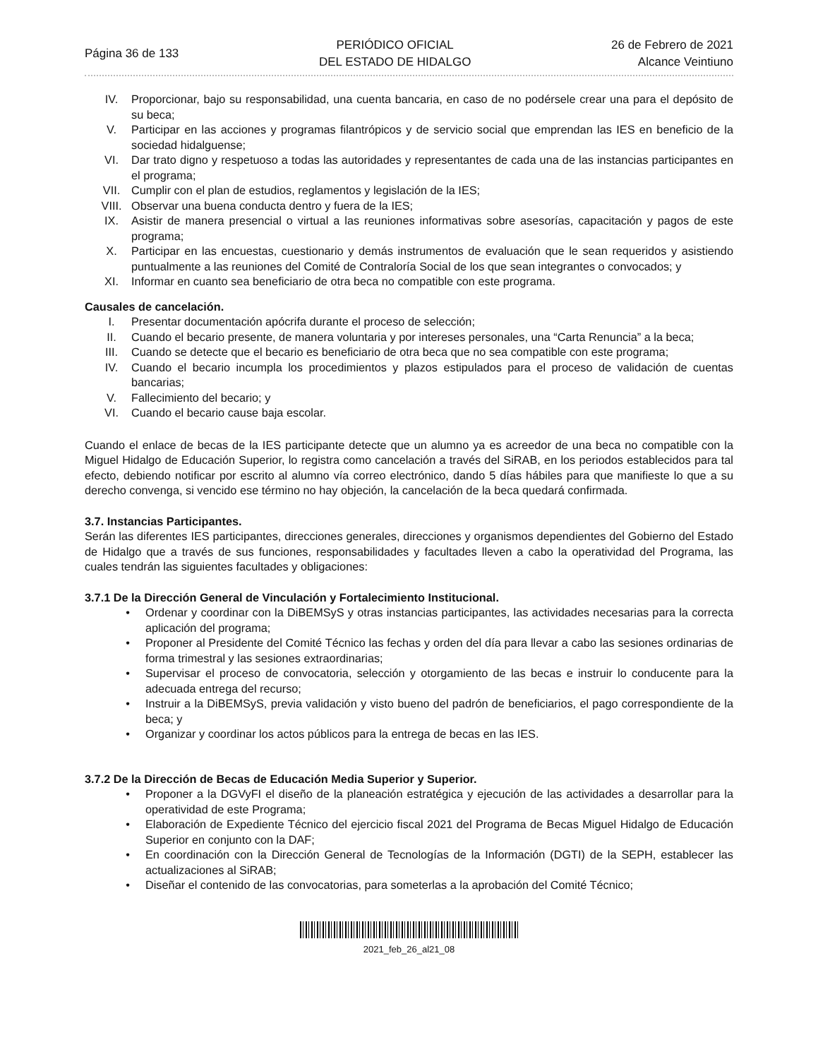Página 36 de 133
PERIÓDICO OFICIAL
DEL ESTADO DE HIDALGO
26 de Febrero de 2021
Alcance Veintiuno
IV. Proporcionar, bajo su responsabilidad, una cuenta bancaria, en caso de no podérsele crear una para el depósito de su beca;
V. Participar en las acciones y programas filantrópicos y de servicio social que emprendan las IES en beneficio de la sociedad hidalguense;
VI. Dar trato digno y respetuoso a todas las autoridades y representantes de cada una de las instancias participantes en el programa;
VII. Cumplir con el plan de estudios, reglamentos y legislación de la IES;
VIII. Observar una buena conducta dentro y fuera de la IES;
IX. Asistir de manera presencial o virtual a las reuniones informativas sobre asesorías, capacitación y pagos de este programa;
X. Participar en las encuestas, cuestionario y demás instrumentos de evaluación que le sean requeridos y asistiendo puntualmente a las reuniones del Comité de Contraloría Social de los que sean integrantes o convocados; y
XI. Informar en cuanto sea beneficiario de otra beca no compatible con este programa.
Causales de cancelación.
I. Presentar documentación apócrifa durante el proceso de selección;
II. Cuando el becario presente, de manera voluntaria y por intereses personales, una “Carta Renuncia” a la beca;
III. Cuando se detecte que el becario es beneficiario de otra beca que no sea compatible con este programa;
IV. Cuando el becario incumpla los procedimientos y plazos estipulados para el proceso de validación de cuentas bancarias;
V. Fallecimiento del becario; y
VI. Cuando el becario cause baja escolar.
Cuando el enlace de becas de la IES participante detecte que un alumno ya es acreedor de una beca no compatible con la Miguel Hidalgo de Educación Superior, lo registra como cancelación a través del SiRAB, en los periodos establecidos para tal efecto, debiendo notificar por escrito al alumno vía correo electrónico, dando 5 días hábiles para que manifieste lo que a su derecho convenga, si vencido ese término no hay objeción, la cancelación de la beca quedará confirmada.
3.7. Instancias Participantes.
Serán las diferentes IES participantes, direcciones generales, direcciones y organismos dependientes del Gobierno del Estado de Hidalgo que a través de sus funciones, responsabilidades y facultades lleven a cabo la operatividad del Programa, las cuales tendrán las siguientes facultades y obligaciones:
3.7.1 De la Dirección General de Vinculación y Fortalecimiento Institucional.
• Ordenar y coordinar con la DiBEMSyS y otras instancias participantes, las actividades necesarias para la correcta aplicación del programa;
• Proponer al Presidente del Comité Técnico las fechas y orden del día para llevar a cabo las sesiones ordinarias de forma trimestral y las sesiones extraordinarias;
• Supervisar el proceso de convocatoria, selección y otorgamiento de las becas e instruir lo conducente para la adecuada entrega del recurso;
• Instruir a la DiBEMSyS, previa validación y visto bueno del padrón de beneficiarios, el pago correspondiente de la beca; y
• Organizar y coordinar los actos públicos para la entrega de becas en las IES.
3.7.2 De la Dirección de Becas de Educación Media Superior y Superior.
• Proponer a la DGVyFI el diseño de la planeación estratégica y ejecución de las actividades a desarrollar para la operatividad de este Programa;
• Elaboración de Expediente Técnico del ejercicio fiscal 2021 del Programa de Becas Miguel Hidalgo de Educación Superior en conjunto con la DAF;
• En coordinación con la Dirección General de Tecnologías de la Información (DGTI) de la SEPH, establecer las actualizaciones al SiRAB;
• Diseñar el contenido de las convocatorias, para someterlas a la aprobación del Comité Técnico;
2021_feb_26_al21_08